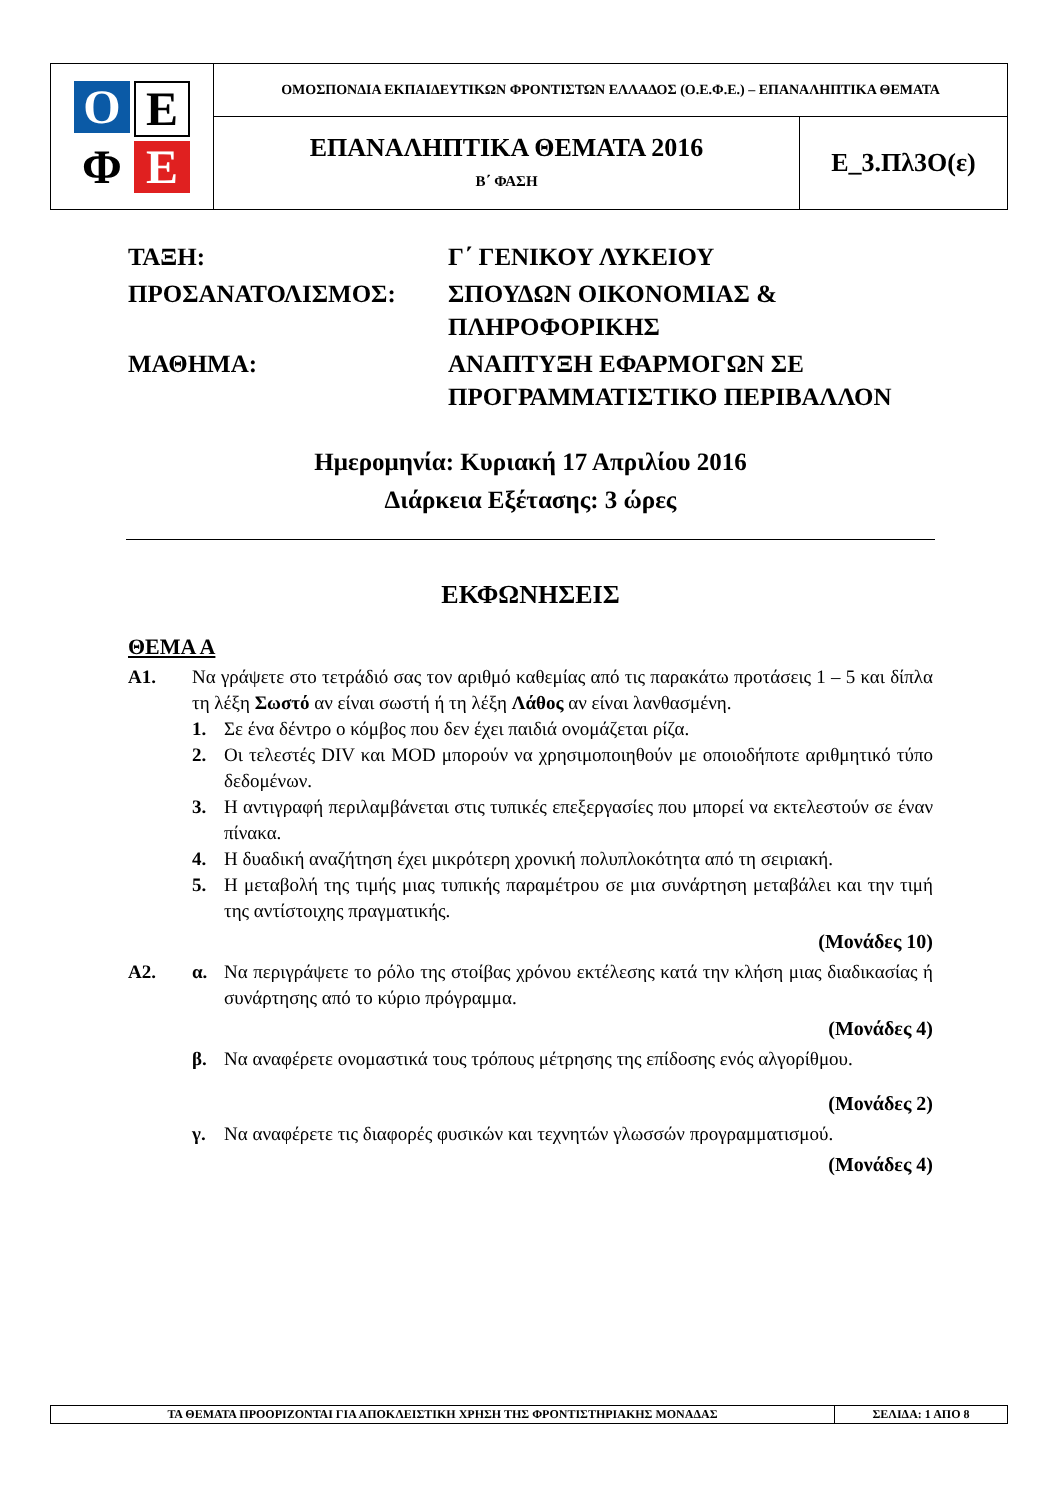| Ο Ε Φ Ε | ΟΜΟΣΠΟΝΔΙΑ ΕΚΠΑΙΔΕΥΤΙΚΩΝ ΦΡΟΝΤΙΣΤΩΝ ΕΛΛΑΔΟΣ (Ο.Ε.Φ.Ε.) – ΕΠΑΝΑΛΗΠΤΙΚΑ ΘΕΜΑΤΑ | |
| | ΕΠΑΝΑΛΗΠΤΙΚΑ ΘΕΜΑΤΑ 2016 Β΄ ΦΑΣΗ | Ε_3.Πλ3Ο(ε) |
ΤΑΞΗ:
Γ΄ ΓΕΝΙΚΟΥ ΛΥΚΕΙΟΥ
ΠΡΟΣΑΝΑΤΟΛΙΣΜΟΣ:
ΣΠΟΥΔΩΝ ΟΙΚΟΝΟΜΙΑΣ & ΠΛΗΡΟΦΟΡΙΚΗΣ
ΜΑΘΗΜΑ:
ΑΝΑΠΤΥΞΗ ΕΦΑΡΜΟΓΩΝ ΣΕ ΠΡΟΓΡΑΜΜΑΤΙΣΤΙΚΟ ΠΕΡΙΒΑΛΛΟΝ
Ημερομηνία: Κυριακή 17 Απριλίου 2016
Διάρκεια Εξέτασης: 3 ώρες
ΕΚΦΩΝΗΣΕΙΣ
ΘΕΜΑ Α
Α1. Να γράψετε στο τετράδιό σας τον αριθμό καθεμίας από τις παρακάτω προτάσεις 1 – 5 και δίπλα τη λέξη Σωστό αν είναι σωστή ή τη λέξη Λάθος αν είναι λανθασμένη.
1. Σε ένα δέντρο ο κόμβος που δεν έχει παιδιά ονομάζεται ρίζα.
2. Οι τελεστές DIV και MOD μπορούν να χρησιμοποιηθούν με οποιοδήποτε αριθμητικό τύπο δεδομένων.
3. Η αντιγραφή περιλαμβάνεται στις τυπικές επεξεργασίες που μπορεί να εκτελεστούν σε έναν πίνακα.
4. Η δυαδική αναζήτηση έχει μικρότερη χρονική πολυπλοκότητα από τη σειριακή.
5. Η μεταβολή της τιμής μιας τυπικής παραμέτρου σε μια συνάρτηση μεταβάλει και την τιμή της αντίστοιχης πραγματικής.
(Μονάδες 10)
Α2. α. Να περιγράψετε το ρόλο της στοίβας χρόνου εκτέλεσης κατά την κλήση μιας διαδικασίας ή συνάρτησης από το κύριο πρόγραμμα.
(Μονάδες 4)
β. Να αναφέρετε ονομαστικά τους τρόπους μέτρησης της επίδοσης ενός αλγορίθμου.
(Μονάδες 2)
γ. Να αναφέρετε τις διαφορές φυσικών και τεχνητών γλωσσών προγραμματισμού.
(Μονάδες 4)
| ΤΑ ΘΕΜΑΤΑ ΠΡΟΟΡΙΖΟΝΤΑΙ ΓΙΑ ΑΠΟΚΛΕΙΣΤΙΚΗ ΧΡΗΣΗ ΤΗΣ ΦΡΟΝΤΙΣΤΗΡΙΑΚΗΣ ΜΟΝΑΔΑΣ | ΣΕΛΙΔΑ: 1 ΑΠΟ 8 |